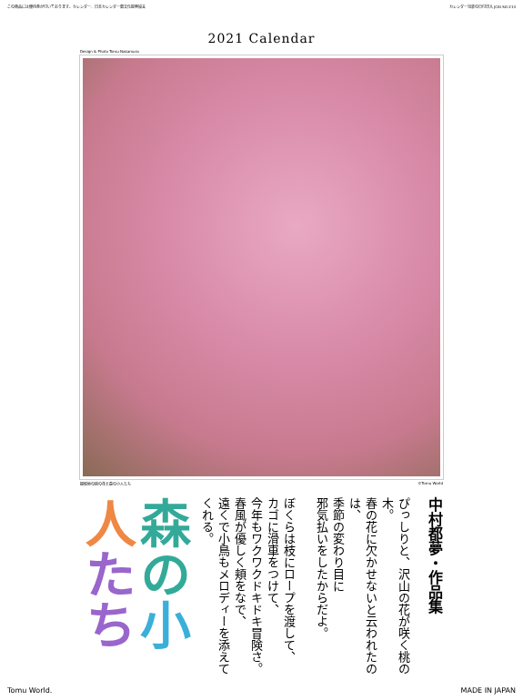この商品には優待券が付いております。カレンダー、日本カレンダー暦文化振興協会
カレンダー包装の日付印入 JCAI SG-213
2021 Calendar
Design & Photo Tomu Nakamura
撮影地の桃の花と森の小人たち ©Tomu World
中村都夢・作品集
ぴっしりと、沢山の花が咲く桃の木。
春の花に欠かせないと云われたのは、
季節の変わり目に
邪気払いをしたからだよ。
ぼくらは枝にロープを渡して、
カゴに滑車をつけて、
今年もワクワクドキドキ冒険さ。
春風が優しく頬をなで、
遠くで小鳥もメロディーを添えてくれる。
森の小人たち
Tomu World. MADE IN JAPAN